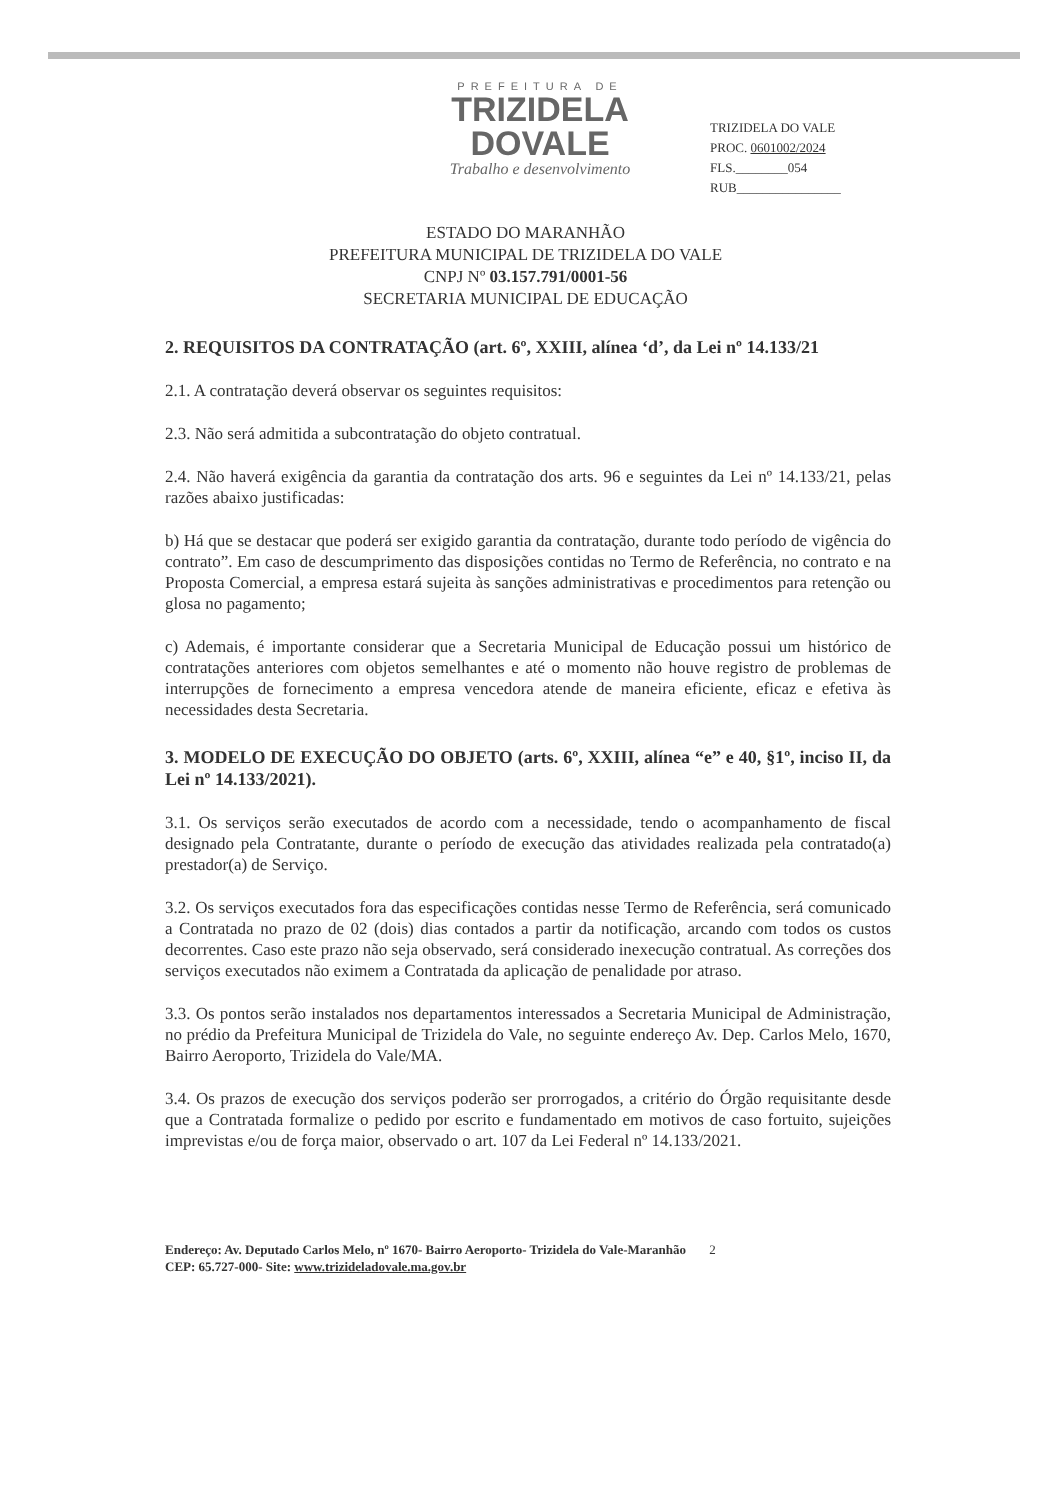PREFEITURA DE
TRIZIDELA
DOVALE
Trabalho e desenvolvimento
TRIZIDELA DO VALE
PROC. 0601002/2024
FLS.________054
RUB________________
ESTADO DO MARANHÃO
PREFEITURA MUNICIPAL DE TRIZIDELA DO VALE
CNPJ Nº 03.157.791/0001-56
SECRETARIA MUNICIPAL DE EDUCAÇÃO
2. REQUISITOS DA CONTRATAÇÃO (art. 6º, XXIII, alínea ‘d’, da Lei nº 14.133/21
2.1. A contratação deverá observar os seguintes requisitos:
2.3. Não será admitida a subcontratação do objeto contratual.
2.4. Não haverá exigência da garantia da contratação dos arts. 96 e seguintes da Lei nº 14.133/21, pelas razões abaixo justificadas:
b) Há que se destacar que poderá ser exigido garantia da contratação, durante todo período de vigência do contrato”. Em caso de descumprimento das disposições contidas no Termo de Referência, no contrato e na Proposta Comercial, a empresa estará sujeita às sanções administrativas e procedimentos para retenção ou glosa no pagamento;
c) Ademais, é importante considerar que a Secretaria Municipal de Educação possui um histórico de contratações anteriores com objetos semelhantes e até o momento não houve registro de problemas de interrupções de fornecimento a empresa vencedora atende de maneira eficiente, eficaz e efetiva às necessidades desta Secretaria.
3. MODELO DE EXECUÇÃO DO OBJETO (arts. 6º, XXIII, alínea “e” e 40, §1º, inciso II, da Lei nº 14.133/2021).
3.1. Os serviços serão executados de acordo com a necessidade, tendo o acompanhamento de fiscal designado pela Contratante, durante o período de execução das atividades realizada pela contratado(a) prestador(a) de Serviço.
3.2. Os serviços executados fora das especificações contidas nesse Termo de Referência, será comunicado a Contratada no prazo de 02 (dois) dias contados a partir da notificação, arcando com todos os custos decorrentes. Caso este prazo não seja observado, será considerado inexecução contratual. As correções dos serviços executados não eximem a Contratada da aplicação de penalidade por atraso.
3.3. Os pontos serão instalados nos departamentos interessados a Secretaria Municipal de Administração, no prédio da Prefeitura Municipal de Trizidela do Vale, no seguinte endereço Av. Dep. Carlos Melo, 1670, Bairro Aeroporto, Trizidela do Vale/MA.
3.4. Os prazos de execução dos serviços poderão ser prorrogados, a critério do Órgão requisitante desde que a Contratada formalize o pedido por escrito e fundamentado em motivos de caso fortuito, sujeições imprevistas e/ou de força maior, observado o art. 107 da Lei Federal nº 14.133/2021.
Endereço: Av. Deputado Carlos Melo, nº 1670- Bairro Aeroporto- Trizidela do Vale-Maranhão 2
CEP: 65.727-000- Site: www.trizideladovale.ma.gov.br